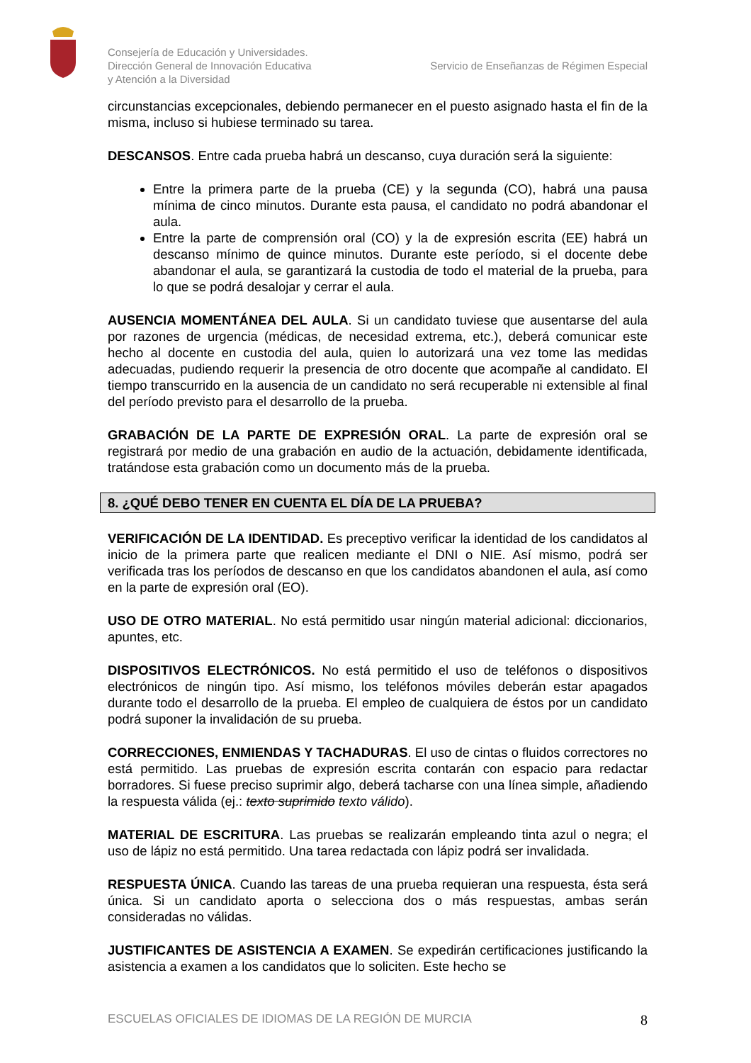Consejería de Educación y Universidades.
Dirección General de Innovación Educativa
y Atención a la Diversidad
Servicio de Enseñanzas de Régimen Especial
circunstancias excepcionales, debiendo permanecer en el puesto asignado hasta el fin de la misma, incluso si hubiese terminado su tarea.
DESCANSOS. Entre cada prueba habrá un descanso, cuya duración será la siguiente:
Entre la primera parte de la prueba (CE) y la segunda (CO), habrá una pausa mínima de cinco minutos. Durante esta pausa, el candidato no podrá abandonar el aula.
Entre la parte de comprensión oral (CO) y la de expresión escrita (EE) habrá un descanso mínimo de quince minutos. Durante este período, si el docente debe abandonar el aula, se garantizará la custodia de todo el material de la prueba, para lo que se podrá desalojar y cerrar el aula.
AUSENCIA MOMENTÁNEA DEL AULA. Si un candidato tuviese que ausentarse del aula por razones de urgencia (médicas, de necesidad extrema, etc.), deberá comunicar este hecho al docente en custodia del aula, quien lo autorizará una vez tome las medidas adecuadas, pudiendo requerir la presencia de otro docente que acompañe al candidato. El tiempo transcurrido en la ausencia de un candidato no será recuperable ni extensible al final del período previsto para el desarrollo de la prueba.
GRABACIÓN DE LA PARTE DE EXPRESIÓN ORAL. La parte de expresión oral se registrará por medio de una grabación en audio de la actuación, debidamente identificada, tratándose esta grabación como un documento más de la prueba.
8. ¿QUÉ DEBO TENER EN CUENTA EL DÍA DE LA PRUEBA?
VERIFICACIÓN DE LA IDENTIDAD. Es preceptivo verificar la identidad de los candidatos al inicio de la primera parte que realicen mediante el DNI o NIE. Así mismo, podrá ser verificada tras los períodos de descanso en que los candidatos abandonen el aula, así como en la parte de expresión oral (EO).
USO DE OTRO MATERIAL. No está permitido usar ningún material adicional: diccionarios, apuntes, etc.
DISPOSITIVOS ELECTRÓNICOS. No está permitido el uso de teléfonos o dispositivos electrónicos de ningún tipo. Así mismo, los teléfonos móviles deberán estar apagados durante todo el desarrollo de la prueba. El empleo de cualquiera de éstos por un candidato podrá suponer la invalidación de su prueba.
CORRECCIONES, ENMIENDAS Y TACHADURAS. El uso de cintas o fluidos correctores no está permitido. Las pruebas de expresión escrita contarán con espacio para redactar borradores. Si fuese preciso suprimir algo, deberá tacharse con una línea simple, añadiendo la respuesta válida (ej.: texto suprimido texto válido).
MATERIAL DE ESCRITURA. Las pruebas se realizarán empleando tinta azul o negra; el uso de lápiz no está permitido. Una tarea redactada con lápiz podrá ser invalidada.
RESPUESTA ÚNICA. Cuando las tareas de una prueba requieran una respuesta, ésta será única. Si un candidato aporta o selecciona dos o más respuestas, ambas serán consideradas no válidas.
JUSTIFICANTES DE ASISTENCIA A EXAMEN. Se expedirán certificaciones justificando la asistencia a examen a los candidatos que lo soliciten. Este hecho se
ESCUELAS OFICIALES DE IDIOMAS DE LA REGIÓN DE MURCIA
8